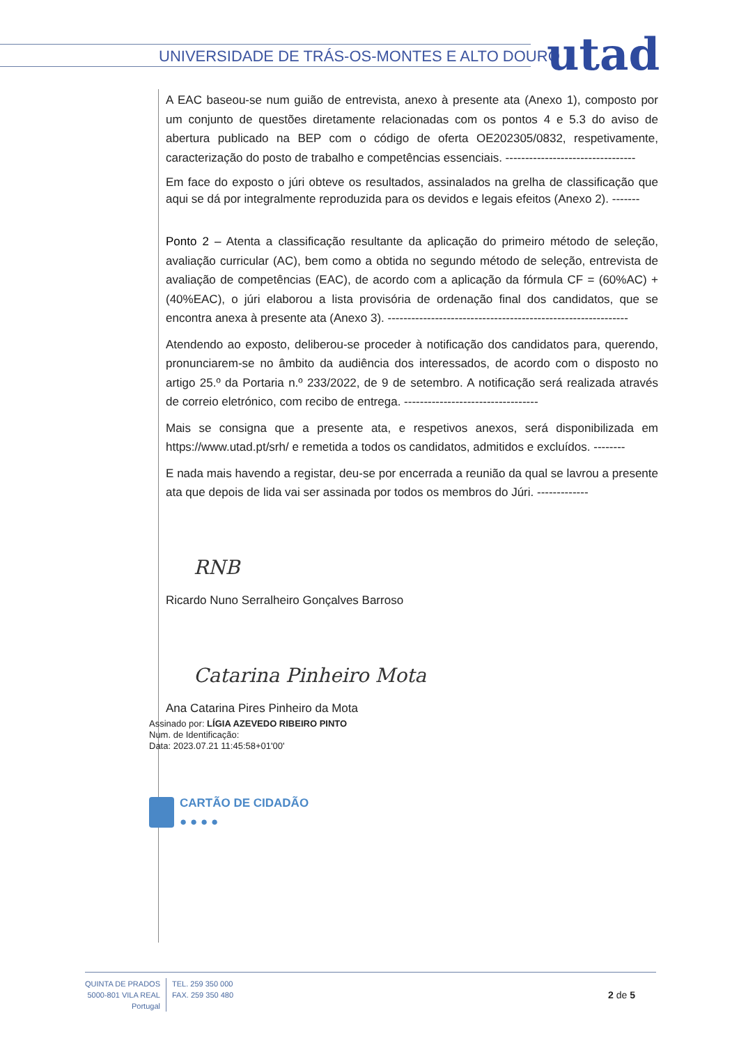UNIVERSIDADE DE TRÁS-OS-MONTES E ALTO DOURO
utad
A EAC baseou-se num guião de entrevista, anexo à presente ata (Anexo 1), composto por um conjunto de questões diretamente relacionadas com os pontos 4 e 5.3 do aviso de abertura publicado na BEP com o código de oferta OE202305/0832, respetivamente, caracterização do posto de trabalho e competências essenciais. ---------------------------------
Em face do exposto o júri obteve os resultados, assinalados na grelha de classificação que aqui se dá por integralmente reproduzida para os devidos e legais efeitos (Anexo 2). -------
Ponto 2 – Atenta a classificação resultante da aplicação do primeiro método de seleção, avaliação curricular (AC), bem como a obtida no segundo método de seleção, entrevista de avaliação de competências (EAC), de acordo com a aplicação da fórmula CF = (60%AC) + (40%EAC), o júri elaborou a lista provisória de ordenação final dos candidatos, que se encontra anexa à presente ata (Anexo 3). -------------------------------------------------------------
Atendendo ao exposto, deliberou-se proceder à notificação dos candidatos para, querendo, pronunciarem-se no âmbito da audiência dos interessados, de acordo com o disposto no artigo 25.º da Portaria n.º 233/2022, de 9 de setembro. A notificação será realizada através de correio eletrónico, com recibo de entrega. ----------------------------------
Mais se consigna que a presente ata, e respetivos anexos, será disponibilizada em https://www.utad.pt/srh/ e remetida a todos os candidatos, admitidos e excluídos. --------
E nada mais havendo a registar, deu-se por encerrada a reunião da qual se lavrou a presente ata que depois de lida vai ser assinada por todos os membros do Júri. -------------
RNB
Ricardo Nuno Serralheiro Gonçalves Barroso
Catarina Pinheiro Mota
Ana Catarina Pires Pinheiro da Mota
Assinado por: LÍGIA AZEVEDO RIBEIRO PINTO
Num. de Identificação:
Data: 2023.07.21 11:45:58+01'00'
CARTÃO DE CIDADÃO
● ● ● ●
QUINTA DE PRADOS
5000-801 VILA REAL
Portugal
TEL. 259 350 000
FAX. 259 350 480
2 de 5